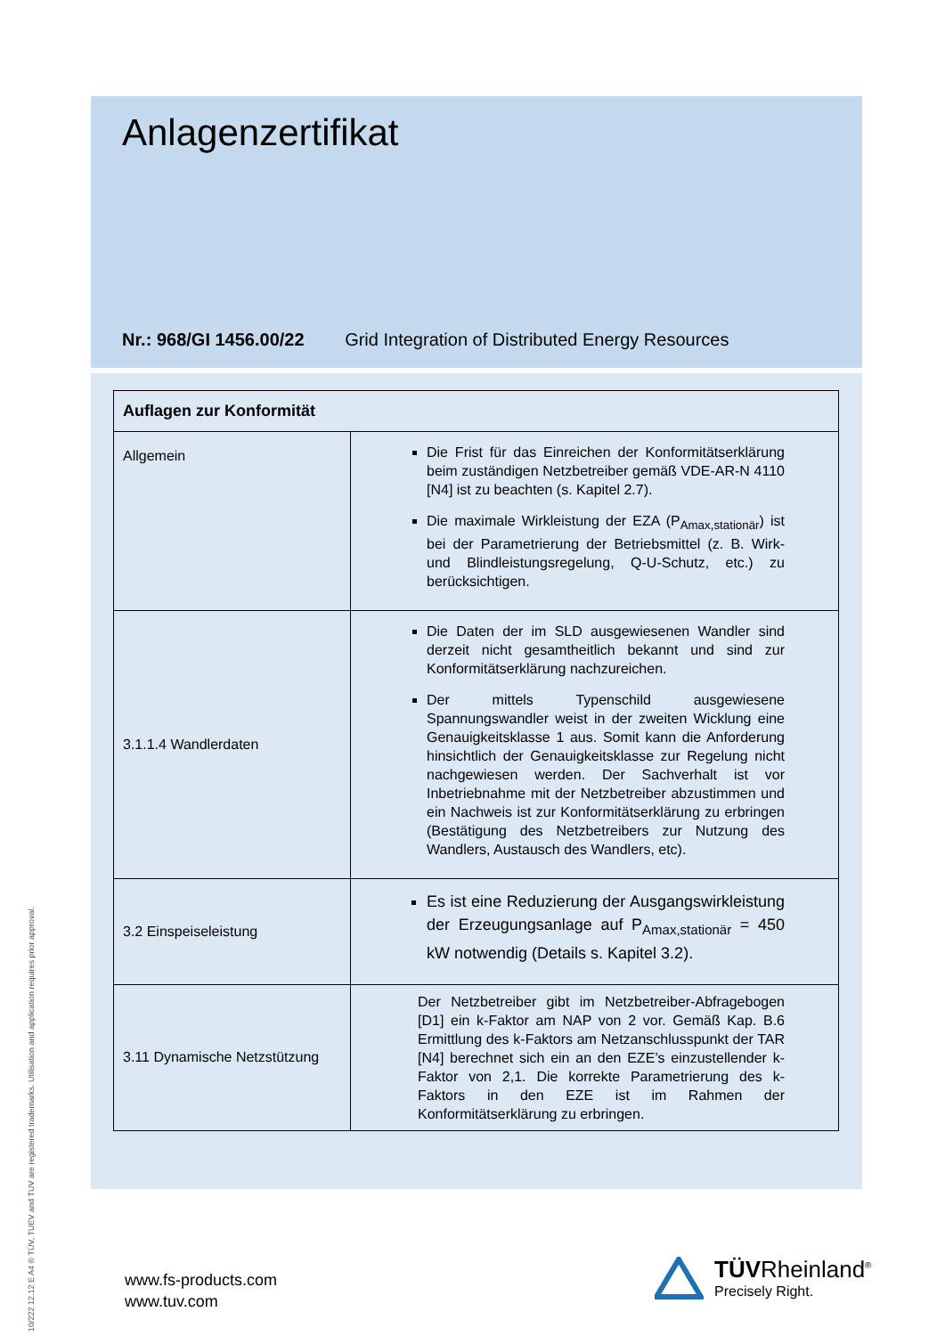Anlagenzertifikat
Nr.: 968/GI 1456.00/22 Grid Integration of Distributed Energy Resources
| Auflagen zur Konformität | |
| --- | --- |
| Allgemein | Die Frist für das Einreichen der Konformitätserklärung beim zuständigen Netzbetreiber gemäß VDE-AR-N 4110 [N4] ist zu beachten (s. Kapitel 2.7). Die maximale Wirkleistung der EZA (P<sub>Amax,stationär</sub>) ist bei der Parametrierung der Betriebsmittel (z. B. Wirk- und Blindleistungsregelung, Q-U-Schutz, etc.) zu berücksichtigen. |
| 3.1.1.4 Wandlerdaten | Die Daten der im SLD ausgewiesenen Wandler sind derzeit nicht gesamtheitlich bekannt und sind zur Konformitätserklärung nachzureichen. Der mittels Typenschild ausgewiesene Spannungswandler weist in der zweiten Wicklung eine Genauigkeitsklasse 1 aus. Somit kann die Anforderung hinsichtlich der Genauigkeitsklasse zur Regelung nicht nachgewiesen werden. Der Sachverhalt ist vor Inbetriebnahme mit der Netzbetreiber abzustimmen und ein Nachweis ist zur Konformitätserklärung zu erbringen (Bestätigung des Netzbetreibers zur Nutzung des Wandlers, Austausch des Wandlers, etc). |
| 3.2 Einspeiseleistung | Es ist eine Reduzierung der Ausgangswirkleistung der Erzeugungsanlage auf P<sub>Amax,stationär</sub> = 450 kW notwendig (Details s. Kapitel 3.2). |
| 3.11 Dynamische Netzstützung | Der Netzbetreiber gibt im Netzbetreiber-Abfragebogen [D1] ein k-Faktor am NAP von 2 vor. Gemäß Kap. B.6 Ermittlung des k-Faktors am Netzanschlusspunkt der TAR [N4] berechnet sich ein an den EZE’s einzustellender k-Faktor von 2,1. Die korrekte Parametrierung des k-Faktors in den EZE ist im Rahmen der Konformitätserklärung zu erbringen. |
www.fs-products.com
www.tuv.com
TÜVRheinland<sup>®</sup>
Precisely Right.
10/222 12.12 E A4 ® TÜV, TUEV and TUV are registered trademarks. Utilisation and application requires prior approval.